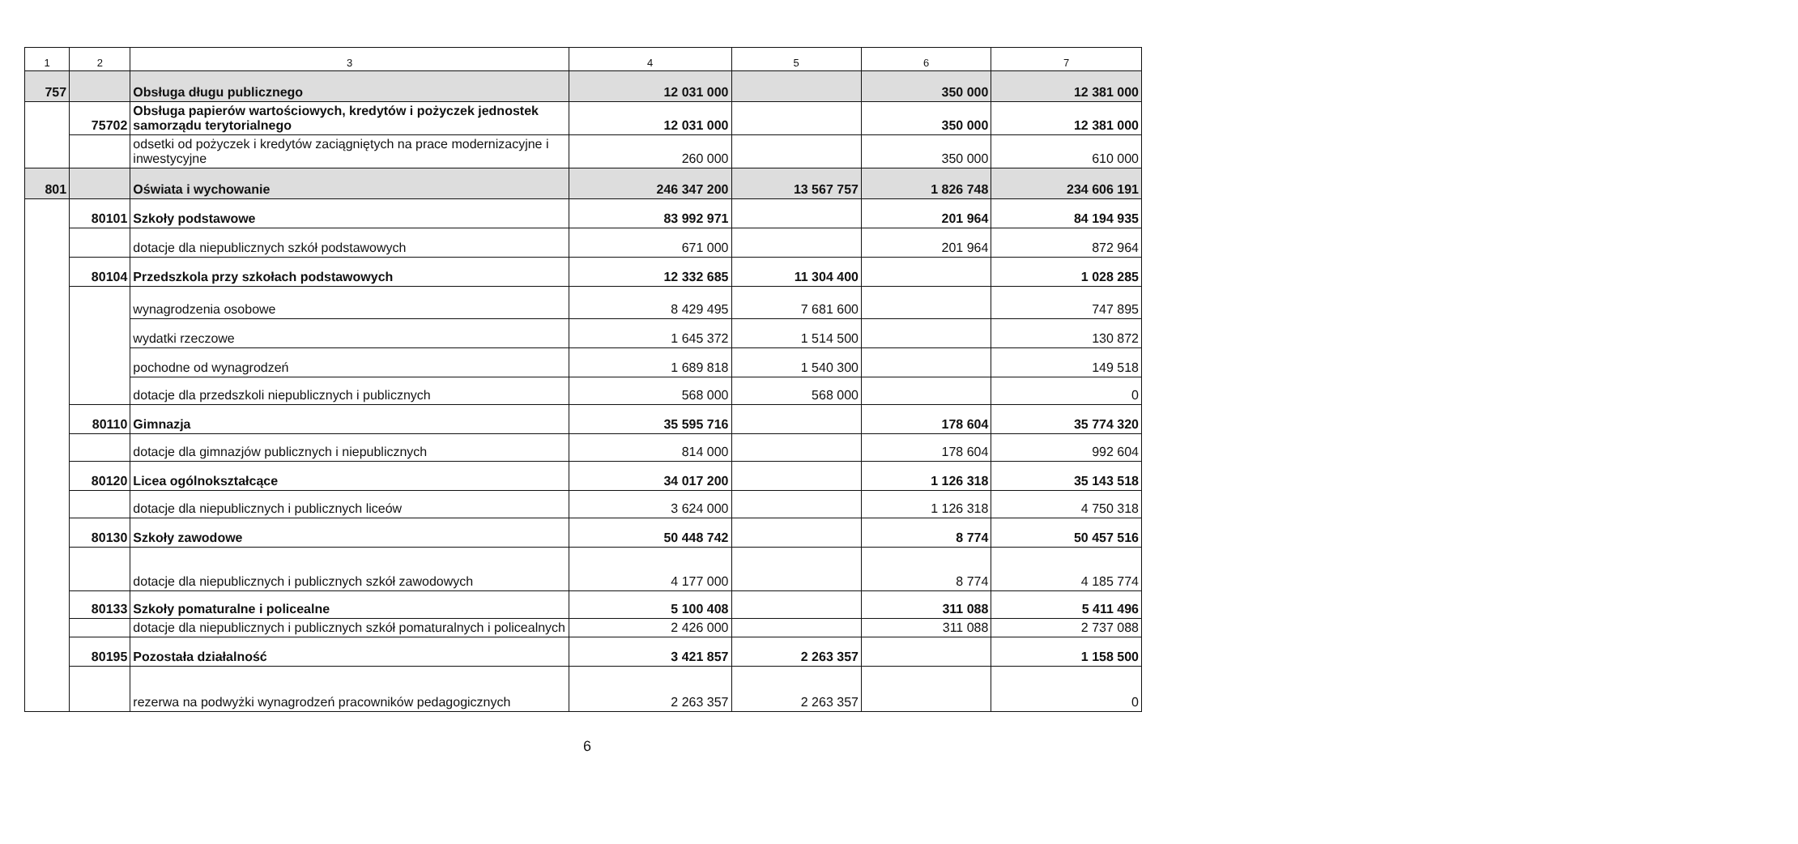| 1 | 2 | 3 | 4 | 5 | 6 | 7 |
| --- | --- | --- | --- | --- | --- | --- |
| 757 | | Obsługa długu publicznego | 12 031 000 | | 350 000 | 12 381 000 |
| | 75702 | Obsługa papierów wartościowych, kredytów i pożyczek jednostek samorządu terytorialnego | 12 031 000 | | 350 000 | 12 381 000 |
| | | odsetki od pożyczek i kredytów zaciągniętych na prace modernizacyjne i inwestycyjne | 260 000 | | 350 000 | 610 000 |
| 801 | | Oświata i wychowanie | 246 347 200 | 13 567 757 | 1 826 748 | 234 606 191 |
| | 80101 | Szkoły podstawowe | 83 992 971 | | 201 964 | 84 194 935 |
| | | dotacje dla niepublicznych szkół podstawowych | 671 000 | | 201 964 | 872 964 |
| | 80104 | Przedszkola przy szkołach podstawowych | 12 332 685 | 11 304 400 | | 1 028 285 |
| | | wynagrodzenia osobowe | 8 429 495 | 7 681 600 | | 747 895 |
| | | wydatki rzeczowe | 1 645 372 | 1 514 500 | | 130 872 |
| | | pochodne od wynagrodzeń | 1 689 818 | 1 540 300 | | 149 518 |
| | | dotacje dla przedszkoli niepublicznych i publicznych | 568 000 | 568 000 | | 0 |
| | 80110 | Gimnazja | 35 595 716 | | 178 604 | 35 774 320 |
| | | dotacje dla gimnazjów publicznych i niepublicznych | 814 000 | | 178 604 | 992 604 |
| | 80120 | Licea ogólnokształcące | 34 017 200 | | 1 126 318 | 35 143 518 |
| | | dotacje dla niepublicznych i publicznych liceów | 3 624 000 | | 1 126 318 | 4 750 318 |
| | 80130 | Szkoły zawodowe | 50 448 742 | | 8 774 | 50 457 516 |
| | | dotacje dla niepublicznych i publicznych szkół zawodowych | 4 177 000 | | 8 774 | 4 185 774 |
| | 80133 | Szkoły pomaturalne i policealne | 5 100 408 | | 311 088 | 5 411 496 |
| | | dotacje dla niepublicznych i publicznych szkół pomaturalnych i policealnych | 2 426 000 | | 311 088 | 2 737 088 |
| | 80195 | Pozostała działalność | 3 421 857 | 2 263 357 | | 1 158 500 |
| | | rezerwa na podwyżki wynagrodzeń pracowników pedagogicznych | 2 263 357 | 2 263 357 | | 0 |
6